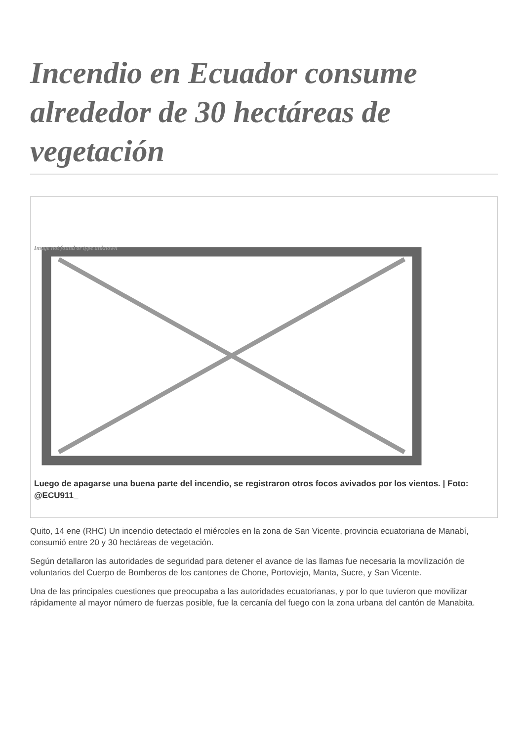Incendio en Ecuador consume alrededor de 30 hectáreas de vegetación
Image not found or type unknown
Luego de apagarse una buena parte del incendio, se registraron otros focos avivados por los vientos. | Foto: @ECU911_
Quito, 14 ene (RHC) Un incendio detectado el miércoles en la zona de San Vicente, provincia ecuatoriana de Manabí, consumió entre 20 y 30 hectáreas de vegetación.
Según detallaron las autoridades de seguridad para detener el avance de las llamas fue necesaria la movilización de voluntarios del Cuerpo de Bomberos de los cantones de Chone, Portoviejo, Manta, Sucre, y San Vicente.
Una de las principales cuestiones que preocupaba a las autoridades ecuatorianas, y por lo que tuvieron que movilizar rápidamente al mayor número de fuerzas posible, fue la cercanía del fuego con la zona urbana del cantón de Manabita.